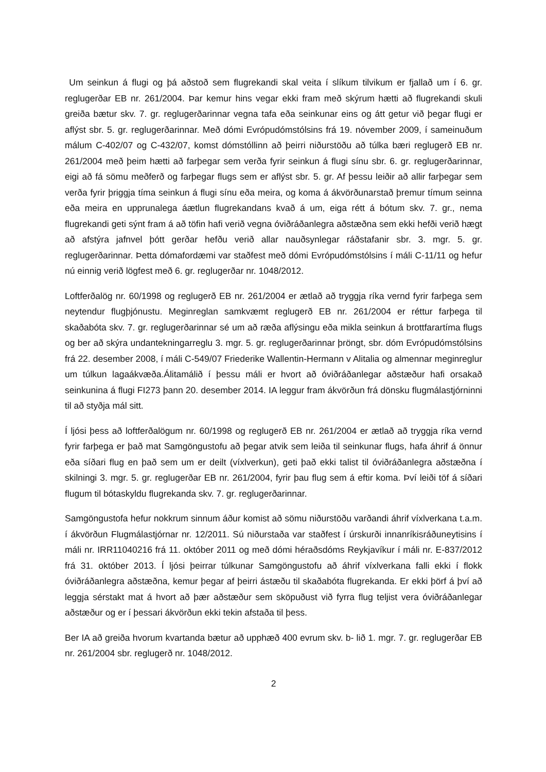Um seinkun á flugi og þá aðstoð sem flugrekandi skal veita í slíkum tilvikum er fjallað um í 6. gr. reglugerðar EB nr. 261/2004. Þar kemur hins vegar ekki fram með skýrum hætti að flugrekandi skuli greiða bætur skv. 7. gr. reglugerðarinnar vegna tafa eða seinkunar eins og átt getur við þegar flugi er aflýst sbr. 5. gr. reglugerðarinnar. Með dómi Evrópudómstólsins frá 19. nóvember 2009, í sameinuðum málum C-402/07 og C-432/07, komst dómstóllinn að þeirri niðurstöðu að túlka bæri reglugerð EB nr. 261/2004 með þeim hætti að farþegar sem verða fyrir seinkun á flugi sínu sbr. 6. gr. reglugerðarinnar, eigi að fá sömu meðferð og farþegar flugs sem er aflýst sbr. 5. gr. Af þessu leiðir að allir farþegar sem verða fyrir þriggja tíma seinkun á flugi sínu eða meira, og koma á ákvörðunarstað þremur tímum seinna eða meira en upprunalega áætlun flugrekandans kvað á um, eiga rétt á bótum skv. 7. gr., nema flugrekandi geti sýnt fram á að töfin hafi verið vegna óviðráðanlegra aðstæðna sem ekki hefði verið hægt að afstýra jafnvel þótt gerðar hefðu verið allar nauðsynlegar ráðstafanir sbr. 3. mgr. 5. gr. reglugerðarinnar. Þetta dómafordæmi var staðfest með dómi Evrópudómstólsins í máli C-11/11 og hefur nú einnig verið lögfest með 6. gr. reglugerðar nr. 1048/2012.
Loftferðalög nr. 60/1998 og reglugerð EB nr. 261/2004 er ætlað að tryggja ríka vernd fyrir farþega sem neytendur flugþjónustu. Meginreglan samkvæmt reglugerð EB nr. 261/2004 er réttur farþega til skaðabóta skv. 7. gr. reglugerðarinnar sé um að ræða aflýsingu eða mikla seinkun á brottfarartíma flugs og ber að skýra undantekningarreglu 3. mgr. 5. gr. reglugerðarinnar þröngt, sbr. dóm Evrópudómstólsins frá 22. desember 2008, í máli C-549/07 Friederike Wallentin-Hermann v Alitalia og almennar meginreglur um túlkun lagaákvæða.Álitamálið í þessu máli er hvort að óviðráðanlegar aðstæður hafi orsakað seinkunina á flugi FI273 þann 20. desember 2014. IA leggur fram ákvörðun frá dönsku flugmálastjórninni til að styðja mál sitt.
Í ljósi þess að loftferðalögum nr. 60/1998 og reglugerð EB nr. 261/2004 er ætlað að tryggja ríka vernd fyrir farþega er það mat Samgöngustofu að þegar atvik sem leiða til seinkunar flugs, hafa áhrif á önnur eða síðari flug en það sem um er deilt (víxlverkun), geti það ekki talist til óviðráðanlegra aðstæðna í skilningi 3. mgr. 5. gr. reglugerðar EB nr. 261/2004, fyrir þau flug sem á eftir koma. Því leiði töf á síðari flugum til bótaskyldu flugrekanda skv. 7. gr. reglugerðarinnar.
Samgöngustofa hefur nokkrum sinnum áður komist að sömu niðurstöðu varðandi áhrif víxlverkana t.a.m. í ákvörðun Flugmálastjórnar nr. 12/2011. Sú niðurstaða var staðfest í úrskurði innanríkisráðuneytisins í máli nr. IRR11040216 frá 11. október 2011 og með dómi héraðsdóms Reykjavíkur í máli nr. E-837/2012 frá 31. október 2013. Í ljósi þeirrar túlkunar Samgöngustofu að áhrif víxlverkana falli ekki í flokk óviðráðanlegra aðstæðna, kemur þegar af þeirri ástæðu til skaðabóta flugrekanda. Er ekki þörf á því að leggja sérstakt mat á hvort að þær aðstæður sem sköpuðust við fyrra flug teljist vera óviðráðanlegar aðstæður og er í þessari ákvörðun ekki tekin afstaða til þess.
Ber IA að greiða hvorum kvartanda bætur að upphæð 400 evrum skv. b- lið 1. mgr. 7. gr. reglugerðar EB nr. 261/2004 sbr. reglugerð nr. 1048/2012.
2